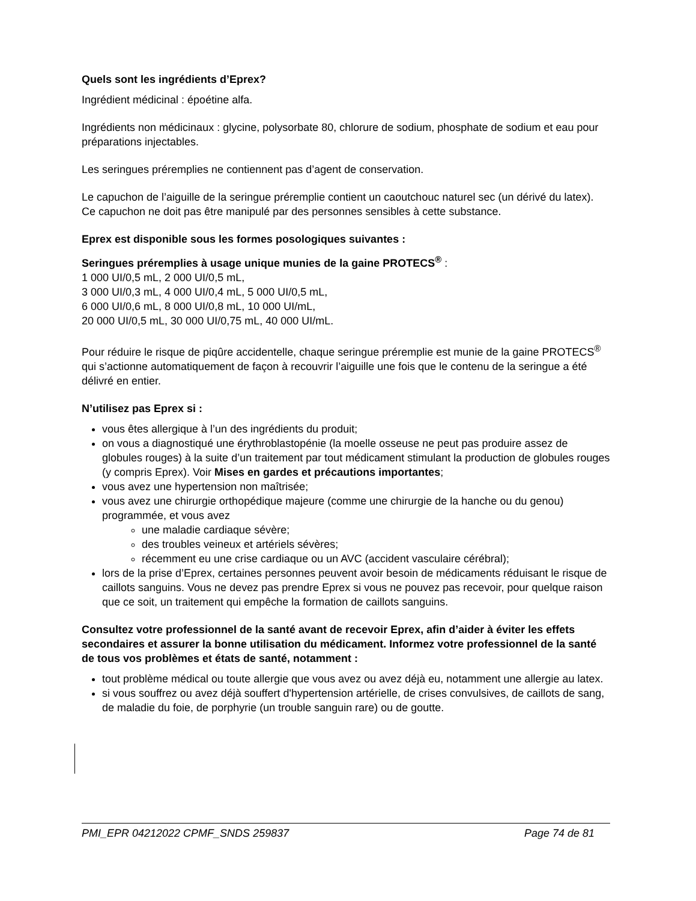Quels sont les ingrédients d’Eprex?
Ingrédient médicinal : époétine alfa.
Ingrédients non médicinaux : glycine, polysorbate 80, chlorure de sodium, phosphate de sodium et eau pour préparations injectables.
Les seringues préremplies ne contiennent pas d’agent de conservation.
Le capuchon de l’aiguille de la seringue préremplie contient un caoutchouc naturel sec (un dérivé du latex). Ce capuchon ne doit pas être manipulé par des personnes sensibles à cette substance.
Eprex est disponible sous les formes posologiques suivantes :
Seringues préremplies à usage unique munies de la gaine PROTECS<sup>®</sup> :
1 000 UI/0,5 mL, 2 000 UI/0,5 mL,
3 000 UI/0,3 mL, 4 000 UI/0,4 mL, 5 000 UI/0,5 mL,
6 000 UI/0,6 mL, 8 000 UI/0,8 mL, 10 000 UI/mL,
20 000 UI/0,5 mL, 30 000 UI/0,75 mL, 40 000 UI/mL.
Pour réduire le risque de piqûre accidentelle, chaque seringue préremplie est munie de la gaine PROTECS<sup>®</sup> qui s’actionne automatiquement de façon à recouvrir l’aiguille une fois que le contenu de la seringue a été délivré en entier.
N’utilisez pas Eprex si :
vous êtes allergique à l’un des ingrédients du produit;
on vous a diagnostiqué une érythroblastopénie (la moelle osseuse ne peut pas produire assez de globules rouges) à la suite d’un traitement par tout médicament stimulant la production de globules rouges (y compris Eprex). Voir Mises en gardes et précautions importantes;
vous avez une hypertension non maîtrisée;
vous avez une chirurgie orthopédique majeure (comme une chirurgie de la hanche ou du genou) programmée, et vous avez
une maladie cardiaque sévère;
des troubles veineux et artériels sévères;
récemment eu une crise cardiaque ou un AVC (accident vasculaire cérébral);
lors de la prise d’Eprex, certaines personnes peuvent avoir besoin de médicaments réduisant le risque de caillots sanguins. Vous ne devez pas prendre Eprex si vous ne pouvez pas recevoir, pour quelque raison que ce soit, un traitement qui empêche la formation de caillots sanguins.
Consultez votre professionnel de la santé avant de recevoir Eprex, afin d’aider à éviter les effets secondaires et assurer la bonne utilisation du médicament. Informez votre professionnel de la santé de tous vos problèmes et états de santé, notamment :
tout problème médical ou toute allergie que vous avez ou avez déjà eu, notamment une allergie au latex.
si vous souffrez ou avez déjà souffert d'hypertension artérielle, de crises convulsives, de caillots de sang, de maladie du foie, de porphyrie (un trouble sanguin rare) ou de goutte.
PMI_EPR 04212022 CPMF_SNDS 259837 Page 74 de 81